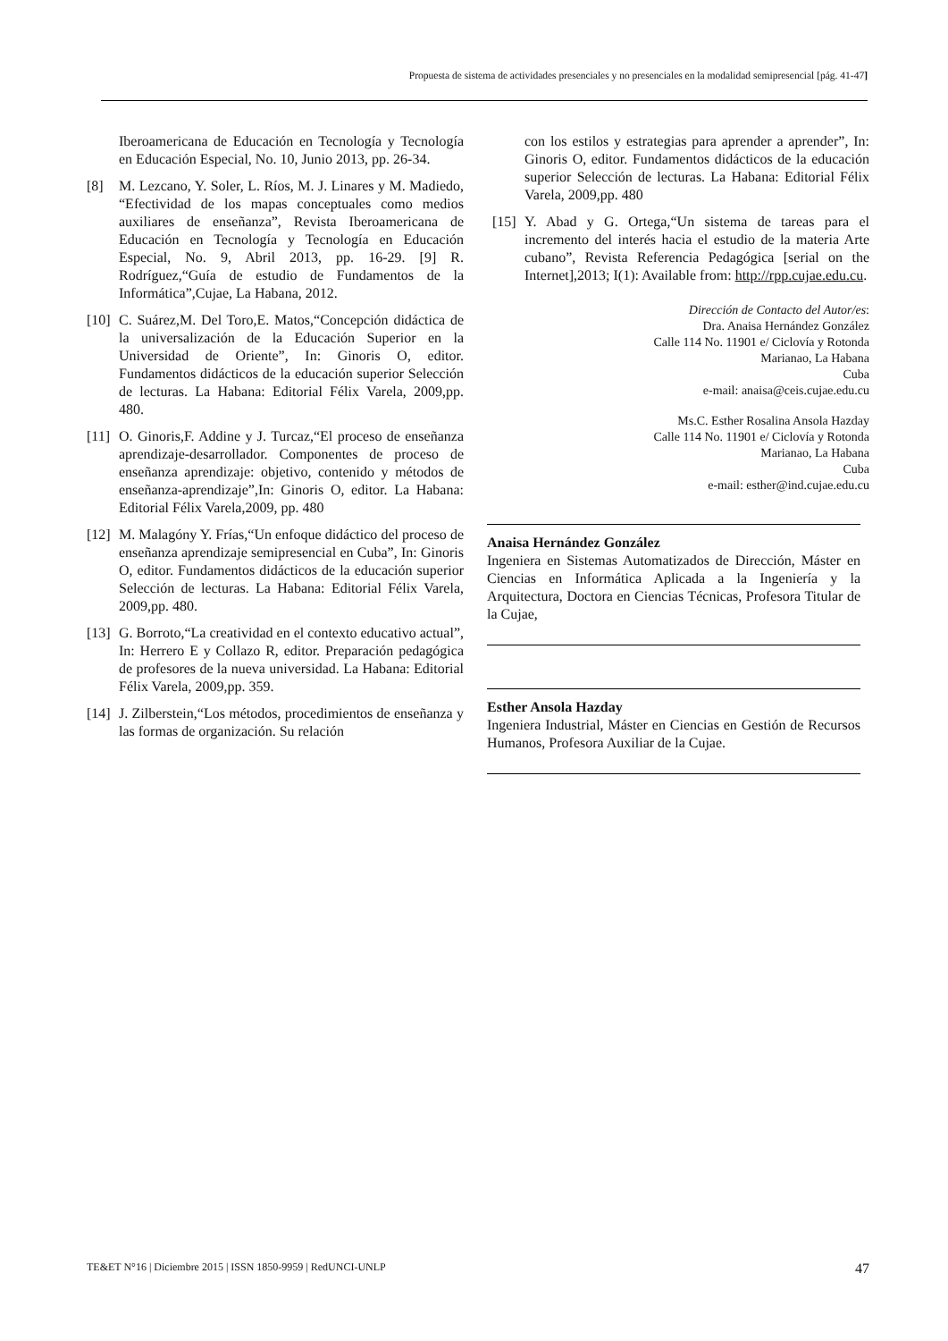Propuesta de sistema de actividades presenciales y no presenciales en la modalidad semipresencial [pág. 41-47]
Iberoamericana de Educación en Tecnología y Tecnología en Educación Especial, No. 10, Junio 2013, pp. 26-34.
[8] M. Lezcano, Y. Soler, L. Ríos, M. J. Linares y M. Madiedo, “Efectividad de los mapas conceptuales como medios auxiliares de enseñanza”, Revista Iberoamericana de Educación en Tecnología y Tecnología en Educación Especial, No. 9, Abril 2013, pp. 16-29. [9] R. Rodríguez,“Guía de estudio de Fundamentos de la Informática”,Cujae, La Habana, 2012.
[10] C. Suárez,M. Del Toro,E. Matos,“Concepción didáctica de la universalización de la Educación Superior en la Universidad de Oriente”, In: Ginoris O, editor. Fundamentos didácticos de la educación superior Selección de lecturas. La Habana: Editorial Félix Varela, 2009,pp. 480.
[11] O. Ginoris,F. Addine y J. Turcaz,“El proceso de enseñanza aprendizaje-desarrollador. Componentes de proceso de enseñanza aprendizaje: objetivo, contenido y métodos de enseñanza-aprendizaje”,In: Ginoris O, editor. La Habana: Editorial Félix Varela,2009, pp. 480
[12] M. Malagóny Y. Frías,“Un enfoque didáctico del proceso de enseñanza aprendizaje semipresencial en Cuba”, In: Ginoris O, editor. Fundamentos didácticos de la educación superior Selección de lecturas. La Habana: Editorial Félix Varela, 2009,pp. 480.
[13] G. Borroto,“La creatividad en el contexto educativo actual”, In: Herrero E y Collazo R, editor. Preparación pedagógica de profesores de la nueva universidad. La Habana: Editorial Félix Varela, 2009,pp. 359.
[14] J. Zilberstein,“Los métodos, procedimientos de enseñanza y las formas de organización. Su relación
con los estilos y estrategias para aprender a aprender”, In: Ginoris O, editor. Fundamentos didácticos de la educación superior Selección de lecturas. La Habana: Editorial Félix Varela, 2009,pp. 480
[15] Y. Abad y G. Ortega,“Un sistema de tareas para el incremento del interés hacia el estudio de la materia Arte cubano”, Revista Referencia Pedagógica [serial on the Internet],2013; I(1): Available from: http://rpp.cujae.edu.cu.
Dirección de Contacto del Autor/es:
Dra. Anaisa Hernández González
Calle 114 No. 11901 e/ Ciclovía y Rotonda
Marianao, La Habana
Cuba
e-mail: anaisa@ceis.cujae.edu.cu
Ms.C. Esther Rosalina Ansola Hazday
Calle 114 No. 11901 e/ Ciclovía y Rotonda
Marianao, La Habana
Cuba
e-mail: esther@ind.cujae.edu.cu
Anaisa Hernández González
Ingeniera en Sistemas Automatizados de Dirección, Máster en Ciencias en Informática Aplicada a la Ingeniería y la Arquitectura, Doctora en Ciencias Técnicas, Profesora Titular de la Cujae,
Esther Ansola Hazday
Ingeniera Industrial, Máster en Ciencias en Gestión de Recursos Humanos, Profesora Auxiliar de la Cujae.
TE&ET N°16 | Diciembre 2015 | ISSN 1850-9959 | RedUNCI-UNLP 47